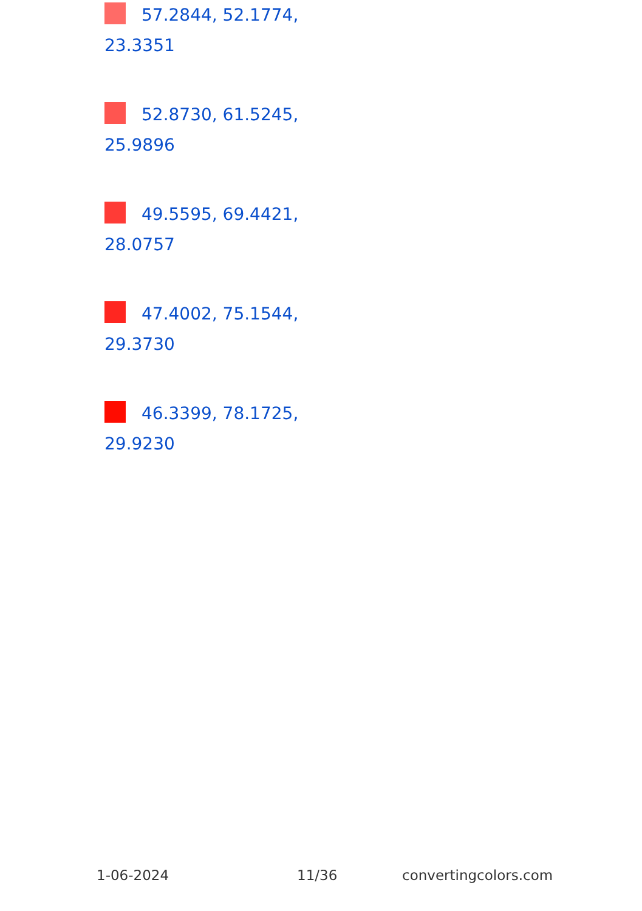57.2844, 52.1774, 23.3351
52.8730, 61.5245, 25.9896
49.5595, 69.4421, 28.0757
47.4002, 75.1544, 29.3730
46.3399, 78.1725, 29.9230
1-06-2024 11/36 convertingcolors.com